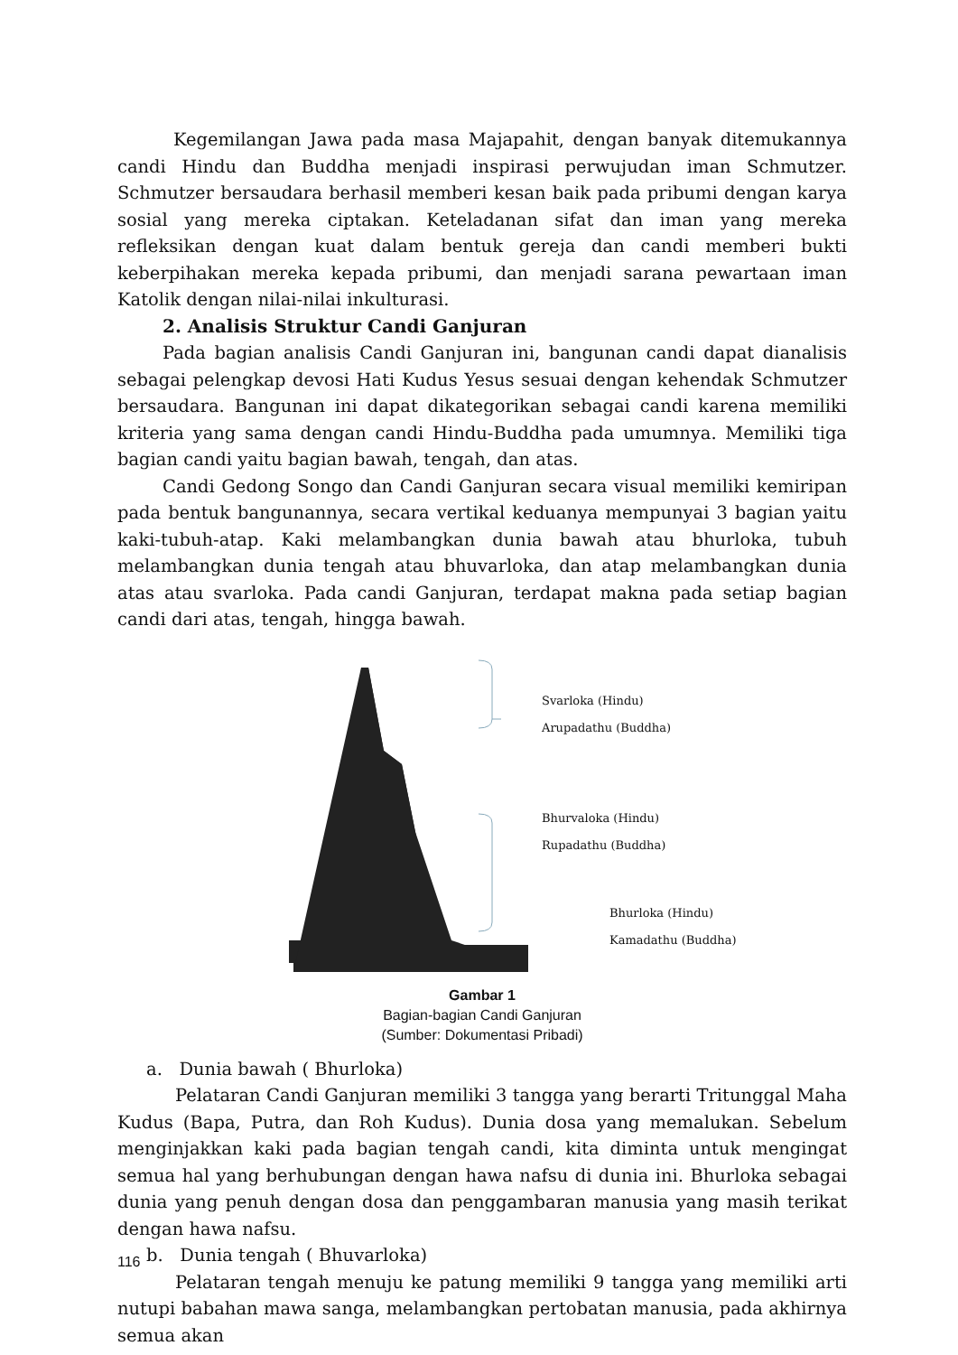Kegemilangan Jawa pada masa Majapahit, dengan banyak ditemukannya candi Hindu dan Buddha menjadi inspirasi perwujudan iman Schmutzer. Schmutzer bersaudara berhasil memberi kesan baik pada pribumi dengan karya sosial yang mereka ciptakan. Keteladanan sifat dan iman yang mereka refleksikan dengan kuat dalam bentuk gereja dan candi memberi bukti keberpihakan mereka kepada pribumi, dan menjadi sarana pewartaan iman Katolik dengan nilai-nilai inkulturasi.
2. Analisis Struktur Candi Ganjuran
Pada bagian analisis Candi Ganjuran ini, bangunan candi dapat dianalisis sebagai pelengkap devosi Hati Kudus Yesus sesuai dengan kehendak Schmutzer bersaudara. Bangunan ini dapat dikategorikan sebagai candi karena memiliki kriteria yang sama dengan candi Hindu-Buddha pada umumnya. Memiliki tiga bagian candi yaitu bagian bawah, tengah, dan atas.
Candi Gedong Songo dan Candi Ganjuran secara visual memiliki kemiripan pada bentuk bangunannya, secara vertikal keduanya mempunyai 3 bagian yaitu kaki-tubuh-atap. Kaki melambangkan dunia bawah atau bhurloka, tubuh melambangkan dunia tengah atau bhuvarloka, dan atap melambangkan dunia atas atau svarloka. Pada candi Ganjuran, terdapat makna pada setiap bagian candi dari atas, tengah, hingga bawah.
Svarloka (Hindu)
Arupadathu (Buddha)
Bhurvaloka (Hindu)
Rupadathu (Buddha)
Bhurloka (Hindu)
Kamadathu (Buddha)
Gambar 1
Bagian-bagian Candi Ganjuran
(Sumber: Dokumentasi Pribadi)
a. Dunia bawah ( Bhurloka)
Pelataran Candi Ganjuran memiliki 3 tangga yang berarti Tritunggal Maha Kudus (Bapa, Putra, dan Roh Kudus). Dunia dosa yang memalukan. Sebelum menginjakkan kaki pada bagian tengah candi, kita diminta untuk mengingat semua hal yang berhubungan dengan hawa nafsu di dunia ini. Bhurloka sebagai dunia yang penuh dengan dosa dan penggambaran manusia yang masih terikat dengan hawa nafsu.
b. Dunia tengah ( Bhuvarloka)
Pelataran tengah menuju ke patung memiliki 9 tangga yang memiliki arti nutupi babahan mawa sanga, melambangkan pertobatan manusia, pada akhirnya semua akan
116